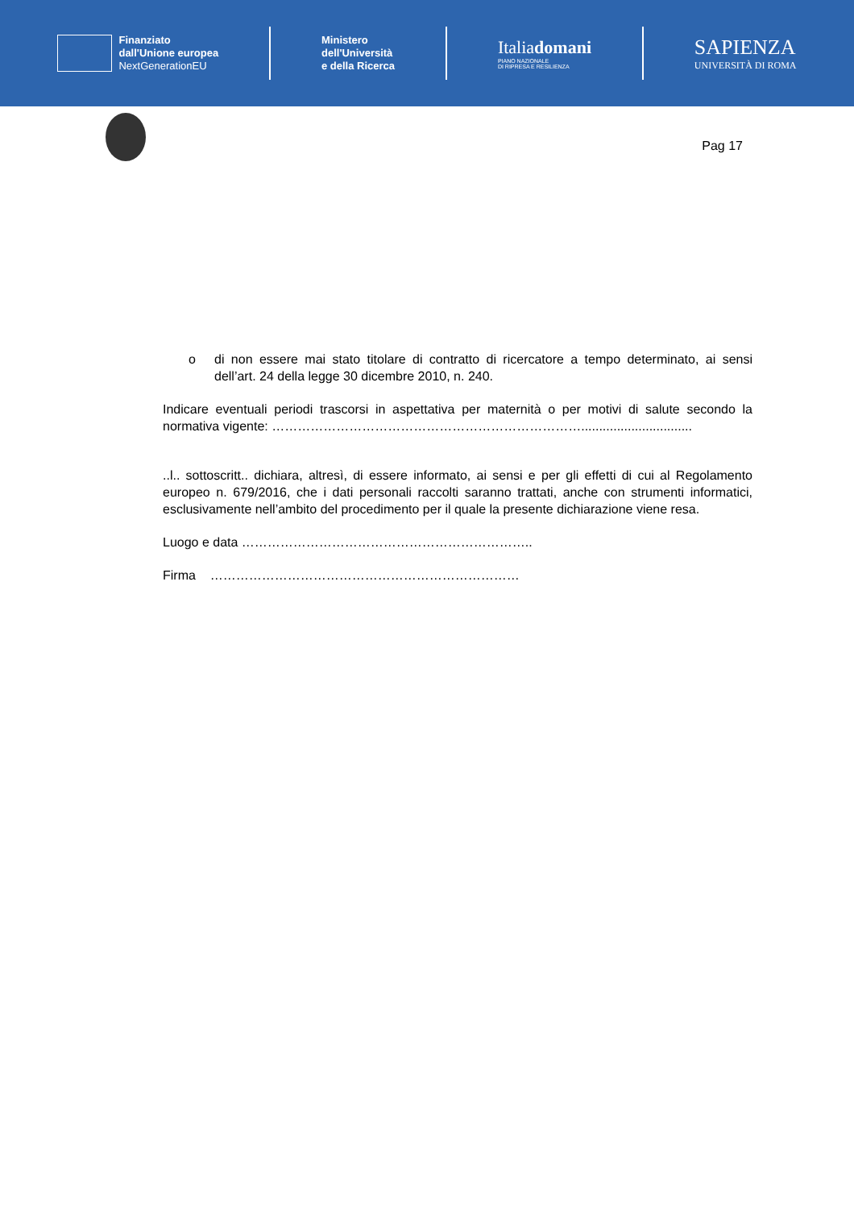Finanziato
dall'Unione europea
NextGenerationEU
Ministero
dell'Università
e della Ricerca
Italiadomani
PIANO NAZIONALE
DI RIPRESA E RESILIENZA
SAPIENZA
UNIVERSITÀ DI ROMA
Pag 17
o di non essere mai stato titolare di contratto di ricercatore a tempo determinato, ai sensi dell’art. 24 della legge 30 dicembre 2010, n. 240.
Indicare eventuali periodi trascorsi in aspettativa per maternità o per motivi di salute secondo la normativa vigente: ………………………………………………………………...............................
..l.. sottoscritt.. dichiara, altresì, di essere informato, ai sensi e per gli effetti di cui al Regolamento europeo n. 679/2016, che i dati personali raccolti saranno trattati, anche con strumenti informatici, esclusivamente nell’ambito del procedimento per il quale la presente dichiarazione viene resa.
Luogo e data …………………………………………………………..
Firma ………………………………………………………………